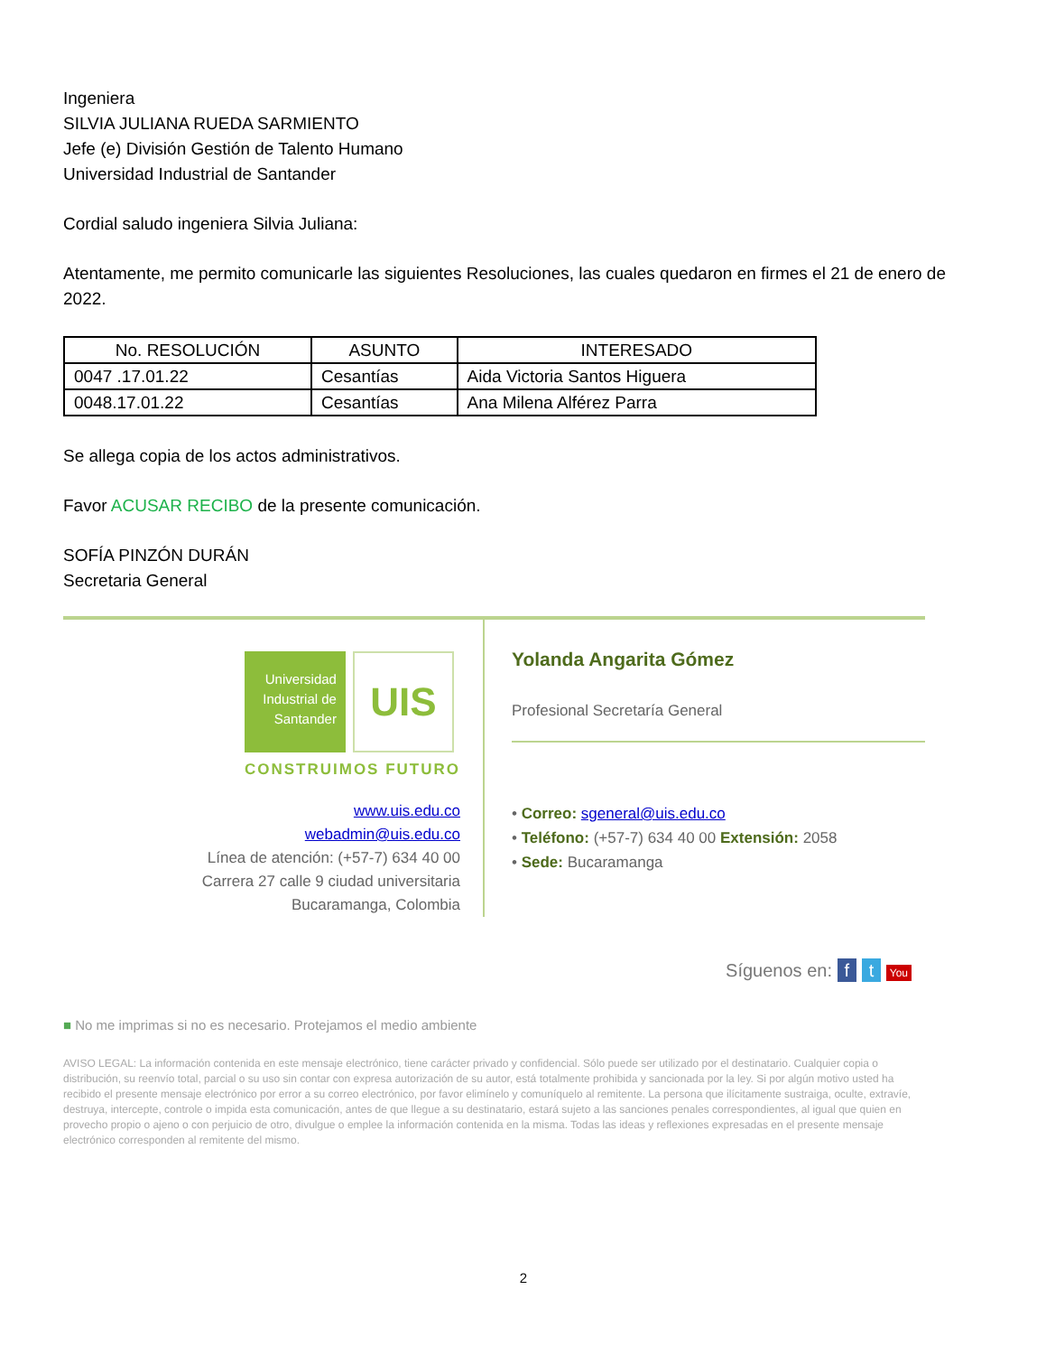Ingeniera
SILVIA JULIANA RUEDA SARMIENTO
Jefe (e) División Gestión de Talento Humano
Universidad Industrial de Santander
Cordial saludo ingeniera Silvia Juliana:
Atentamente, me permito comunicarle las siguientes Resoluciones, las cuales quedaron en firmes el 21 de enero de 2022.
| No. RESOLUCIÓN | ASUNTO | INTERESADO |
| --- | --- | --- |
| 0047 .17.01.22 | Cesantías | Aida Victoria Santos Higuera |
| 0048.17.01.22 | Cesantías | Ana Milena Alférez Parra |
Se allega copia de los actos administrativos.
Favor ACUSAR RECIBO de la presente comunicación.
SOFÍA PINZÓN DURÁN
Secretaria General
Universidad Industrial de Santander UIS
CONSTRUIMOS FUTURO
www.uis.edu.co
webadmin@uis.edu.co
Línea de atención: (+57-7) 634 40 00
Carrera 27 calle 9 ciudad universitaria
Bucaramanga, Colombia
Yolanda Angarita Gómez
Profesional Secretaría General
• Correo: sgeneral@uis.edu.co
• Teléfono: (+57-7) 634 40 00 Extensión: 2058
• Sede: Bucaramanga
Síguenos en: f t You
■ No me imprimas si no es necesario. Protejamos el medio ambiente
AVISO LEGAL: La información contenida en este mensaje electrónico, tiene carácter privado y confidencial. Sólo puede ser utilizado por el destinatario. Cualquier copia o distribución, su reenvío total, parcial o su uso sin contar con expresa autorización de su autor, está totalmente prohibida y sancionada por la ley. Si por algún motivo usted ha recibido el presente mensaje electrónico por error a su correo electrónico, por favor elimínelo y comuníquelo al remitente. La persona que ilícitamente sustraiga, oculte, extravíe, destruya, intercepte, controle o impida esta comunicación, antes de que llegue a su destinatario, estará sujeto a las sanciones penales correspondientes, al igual que quien en provecho propio o ajeno o con perjuicio de otro, divulgue o emplee la información contenida en la misma. Todas las ideas y reflexiones expresadas en el presente mensaje electrónico corresponden al remitente del mismo.
2